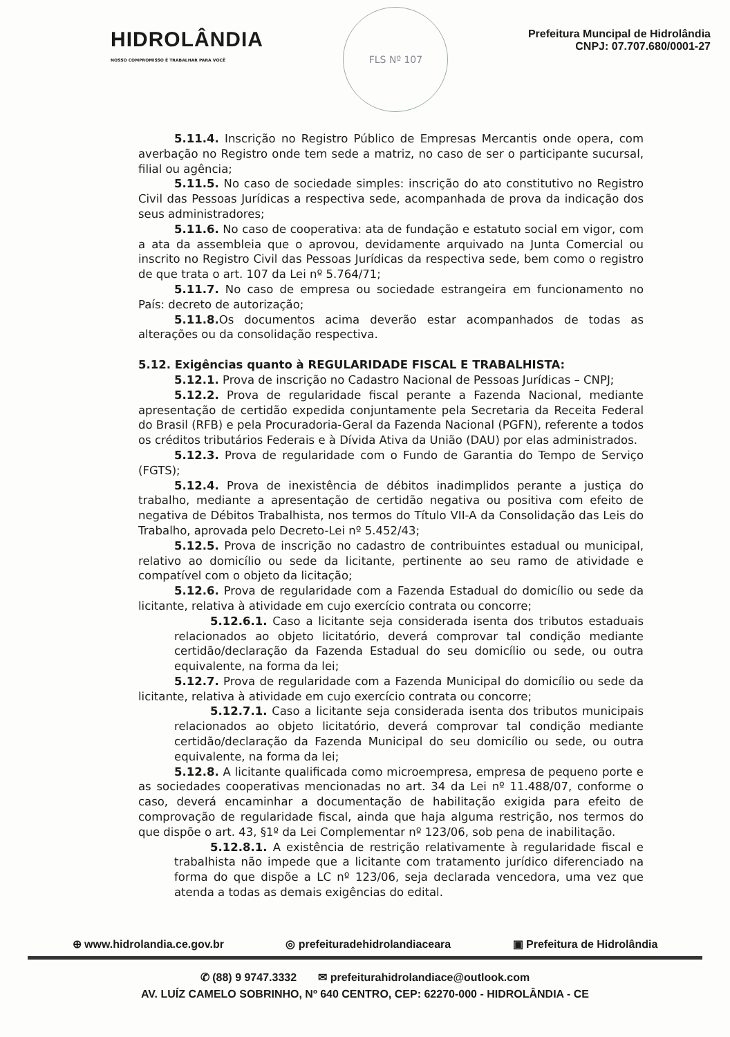HIDROLÂNDIA
NOSSO COMPROMISSO É TRABALHAR PARA VOCÊ
FLS Nº 107
Prefeitura Muncipal de Hidrolândia
CNPJ: 07.707.680/0001-27
5.11.4. Inscrição no Registro Público de Empresas Mercantis onde opera, com averbação no Registro onde tem sede a matriz, no caso de ser o participante sucursal, filial ou agência;
5.11.5. No caso de sociedade simples: inscrição do ato constitutivo no Registro Civil das Pessoas Jurídicas a respectiva sede, acompanhada de prova da indicação dos seus administradores;
5.11.6. No caso de cooperativa: ata de fundação e estatuto social em vigor, com a ata da assembleia que o aprovou, devidamente arquivado na Junta Comercial ou inscrito no Registro Civil das Pessoas Jurídicas da respectiva sede, bem como o registro de que trata o art. 107 da Lei nº 5.764/71;
5.11.7. No caso de empresa ou sociedade estrangeira em funcionamento no País: decreto de autorização;
5.11.8. Os documentos acima deverão estar acompanhados de todas as alterações ou da consolidação respectiva.
5.12. Exigências quanto à REGULARIDADE FISCAL E TRABALHISTA:
5.12.1. Prova de inscrição no Cadastro Nacional de Pessoas Jurídicas – CNPJ;
5.12.2. Prova de regularidade fiscal perante a Fazenda Nacional, mediante apresentação de certidão expedida conjuntamente pela Secretaria da Receita Federal do Brasil (RFB) e pela Procuradoria-Geral da Fazenda Nacional (PGFN), referente a todos os créditos tributários Federais e à Dívida Ativa da União (DAU) por elas administrados.
5.12.3. Prova de regularidade com o Fundo de Garantia do Tempo de Serviço (FGTS);
5.12.4. Prova de inexistência de débitos inadimplidos perante a justiça do trabalho, mediante a apresentação de certidão negativa ou positiva com efeito de negativa de Débitos Trabalhista, nos termos do Título VII-A da Consolidação das Leis do Trabalho, aprovada pelo Decreto-Lei nº 5.452/43;
5.12.5. Prova de inscrição no cadastro de contribuintes estadual ou municipal, relativo ao domicílio ou sede da licitante, pertinente ao seu ramo de atividade e compatível com o objeto da licitação;
5.12.6. Prova de regularidade com a Fazenda Estadual do domicílio ou sede da licitante, relativa à atividade em cujo exercício contrata ou concorre;
5.12.6.1. Caso a licitante seja considerada isenta dos tributos estaduais relacionados ao objeto licitatório, deverá comprovar tal condição mediante certidão/declaração da Fazenda Estadual do seu domicílio ou sede, ou outra equivalente, na forma da lei;
5.12.7. Prova de regularidade com a Fazenda Municipal do domicílio ou sede da licitante, relativa à atividade em cujo exercício contrata ou concorre;
5.12.7.1. Caso a licitante seja considerada isenta dos tributos municipais relacionados ao objeto licitatório, deverá comprovar tal condição mediante certidão/declaração da Fazenda Municipal do seu domicílio ou sede, ou outra equivalente, na forma da lei;
5.12.8. A licitante qualificada como microempresa, empresa de pequeno porte e as sociedades cooperativas mencionadas no art. 34 da Lei nº 11.488/07, conforme o caso, deverá encaminhar a documentação de habilitação exigida para efeito de comprovação de regularidade fiscal, ainda que haja alguma restrição, nos termos do que dispõe o art. 43, §1º da Lei Complementar nº 123/06, sob pena de inabilitação.
5.12.8.1. A existência de restrição relativamente à regularidade fiscal e trabalhista não impede que a licitante com tratamento jurídico diferenciado na forma do que dispõe a LC nº 123/06, seja declarada vencedora, uma vez que atenda a todas as demais exigências do edital.
⊕ www.hidrolandia.ce.gov.br ◎ prefeituradehidrolandiaceara ▣ Prefeitura de Hidrolândia
✆ (88) 9 9747.3332 ✉ prefeiturahidrolandiace@outlook.com
AV. LUÍZ CAMELO SOBRINHO, Nº 640 CENTRO, CEP: 62270-000 - HIDROLÂNDIA - CE